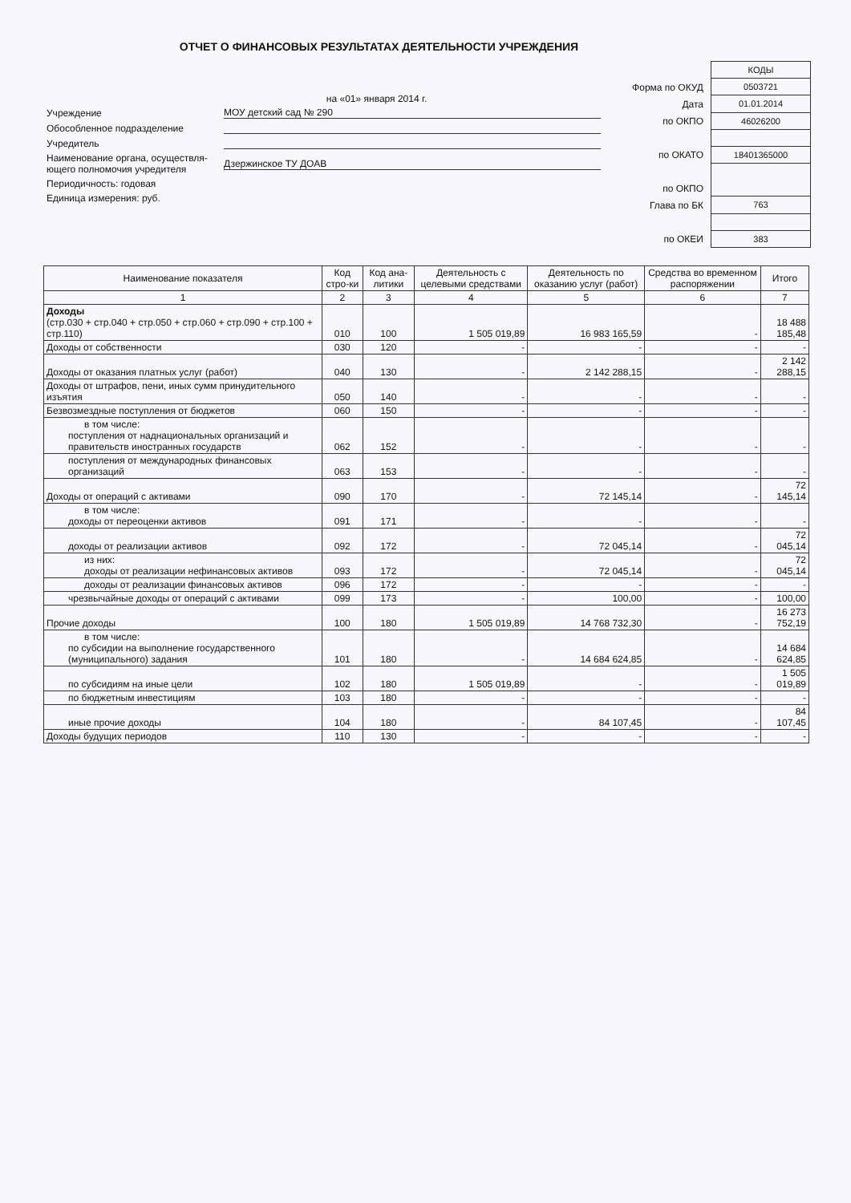ОТЧЕТ О ФИНАНСОВЫХ РЕЗУЛЬТАТАХ ДЕЯТЕЛЬНОСТИ УЧРЕЖДЕНИЯ
на «01» января 2014 г.
| Учреждение | МОУ детский сад № 290 |
| Обособленное подразделение | |
| Учредитель | |
| Наименование органа, осуществля- ющего полномочия учредителя | Дзержинское ТУ ДОАВ |
| Периодичность: годовая | |
| Единица измерения: руб. | |
| Форма по ОКУД |
| Дата |
| по ОКПО |
| по ОКАТО |
| по ОКПО |
| Глава по БК |
| по ОКЕИ |
| КОДЫ |
| 0503721 |
| 01.01.2014 |
| 46026200 |
| 18401365000 |
| 763 |
| 383 |
| Наименование показателя | Код стро-ки | Код ана-литики | Деятельность с целевыми средствами | Деятельность по оказанию услуг (работ) | Средства во временном распоряжении | Итого |
| --- | --- | --- | --- | --- | --- | --- |
| 1 | 2 | 3 | 4 | 5 | 6 | 7 |
| Доходы (стр.030 + стр.040 + стр.050 + стр.060 + стр.090 + стр.100 + стр.110) | 010 | 100 | 1 505 019,89 | 16 983 165,59 | - | 18 488 185,48 |
| Доходы от собственности | 030 | 120 | - | - | - | - |
| Доходы от оказания платных услуг (работ) | 040 | 130 | - | 2 142 288,15 | - | 2 142 288,15 |
| Доходы от штрафов, пени, иных сумм принудительного изъятия | 050 | 140 | - | - | - | - |
| Безвозмездные поступления от бюджетов | 060 | 150 | - | - | - | - |
| в том числе: поступления от наднациональных организаций и правительств иностранных государств | 062 | 152 | - | - | - | - |
| поступления от международных финансовых организаций | 063 | 153 | - | - | - | - |
| Доходы от операций с активами | 090 | 170 | - | 72 145,14 | - | 72 145,14 |
| в том числе: доходы от переоценки активов | 091 | 171 | - | - | - | - |
| доходы от реализации активов | 092 | 172 | - | 72 045,14 | - | 72 045,14 |
| из них: доходы от реализации нефинансовых активов | 093 | 172 | - | 72 045,14 | - | 72 045,14 |
| доходы от реализации финансовых активов | 096 | 172 | - | - | - | - |
| чрезвычайные доходы от операций с активами | 099 | 173 | - | 100,00 | - | 100,00 |
| Прочие доходы | 100 | 180 | 1 505 019,89 | 14 768 732,30 | - | 16 273 752,19 |
| в том числе: по субсидии на выполнение государственного (муниципального) задания | 101 | 180 | - | 14 684 624,85 | - | 14 684 624,85 |
| по субсидиям на иные цели | 102 | 180 | 1 505 019,89 | - | - | 1 505 019,89 |
| по бюджетным инвестициям | 103 | 180 | - | - | - | - |
| иные прочие доходы | 104 | 180 | - | 84 107,45 | - | 84 107,45 |
| Доходы будущих периодов | 110 | 130 | - | - | - | - |